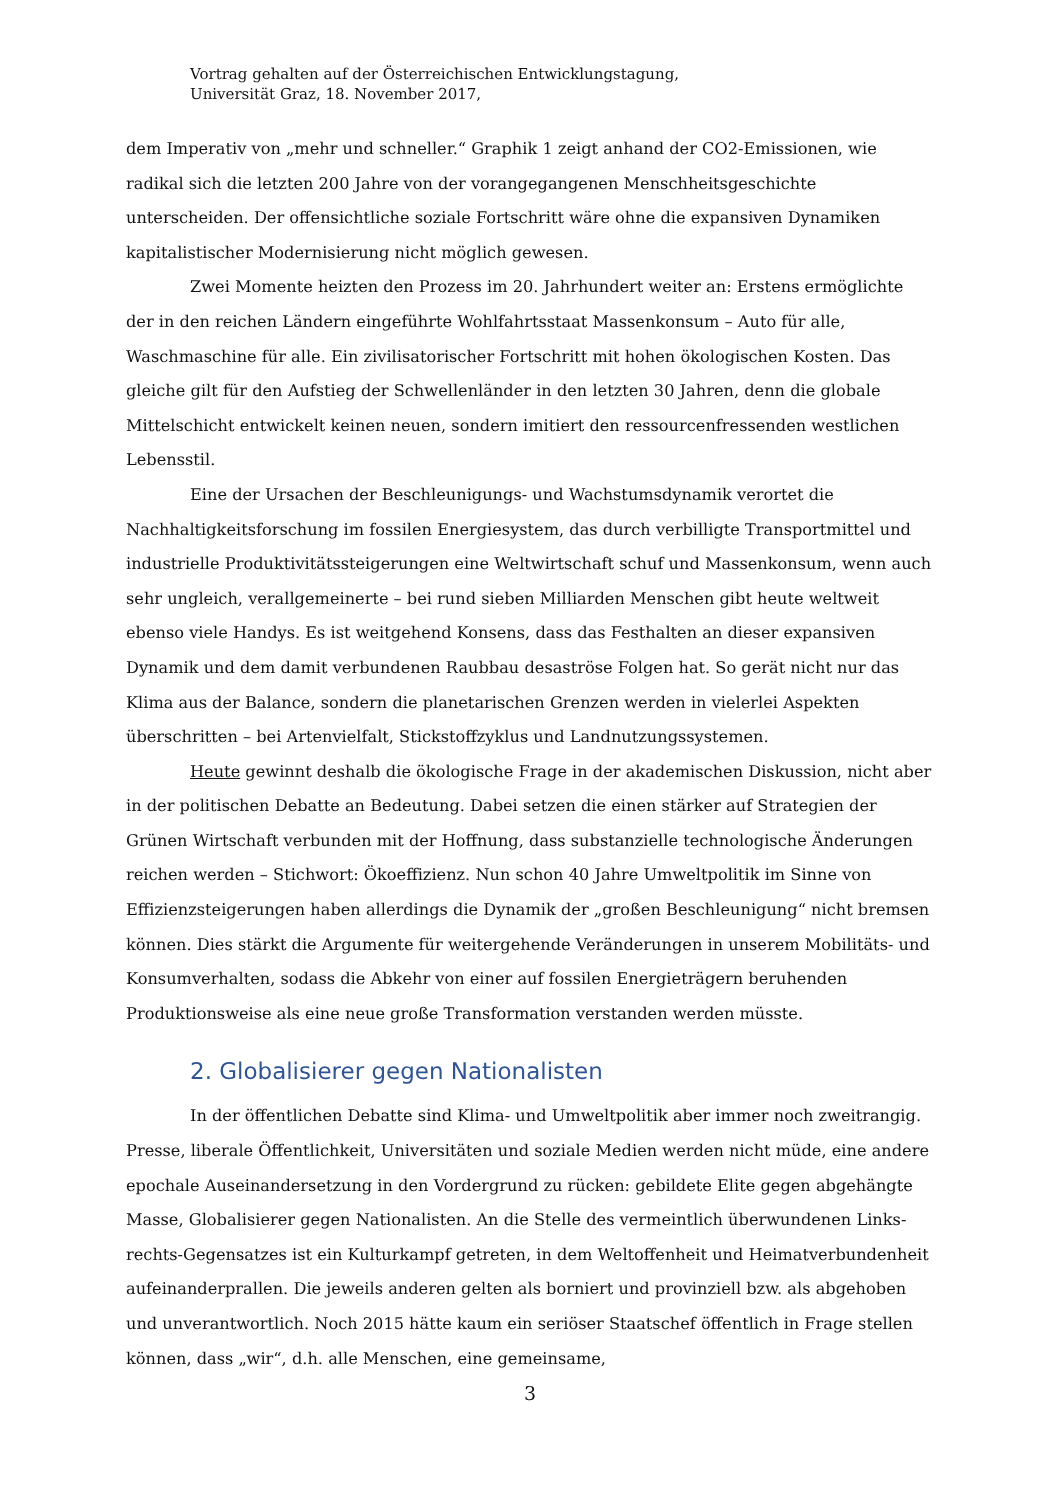Vortrag gehalten auf der Österreichischen Entwicklungstagung,
Universität Graz, 18. November 2017,
dem Imperativ von „mehr und schneller.“ Graphik 1 zeigt anhand der CO2-Emissionen, wie radikal sich die letzten 200 Jahre von der vorangegangenen Menschheitsgeschichte unterscheiden. Der offensichtliche soziale Fortschritt wäre ohne die expansiven Dynamiken kapitalistischer Modernisierung nicht möglich gewesen.
Zwei Momente heizten den Prozess im 20. Jahrhundert weiter an: Erstens ermöglichte der in den reichen Ländern eingeführte Wohlfahrtsstaat Massenkonsum – Auto für alle, Waschmaschine für alle. Ein zivilisatorischer Fortschritt mit hohen ökologischen Kosten. Das gleiche gilt für den Aufstieg der Schwellenländer in den letzten 30 Jahren, denn die globale Mittelschicht entwickelt keinen neuen, sondern imitiert den ressourcenfressenden westlichen Lebensstil.
Eine der Ursachen der Beschleunigungs- und Wachstumsdynamik verortet die Nachhaltigkeitsforschung im fossilen Energiesystem, das durch verbilligte Transportmittel und industrielle Produktivitätssteigerungen eine Weltwirtschaft schuf und Massenkonsum, wenn auch sehr ungleich, verallgemeinerte – bei rund sieben Milliarden Menschen gibt heute weltweit ebenso viele Handys. Es ist weitgehend Konsens, dass das Festhalten an dieser expansiven Dynamik und dem damit verbundenen Raubbau desaströse Folgen hat. So gerät nicht nur das Klima aus der Balance, sondern die planetarischen Grenzen werden in vielerlei Aspekten überschritten – bei Artenvielfalt, Stickstoffzyklus und Landnutzungssystemen.
Heute gewinnt deshalb die ökologische Frage in der akademischen Diskussion, nicht aber in der politischen Debatte an Bedeutung. Dabei setzen die einen stärker auf Strategien der Grünen Wirtschaft verbunden mit der Hoffnung, dass substanzielle technologische Änderungen reichen werden – Stichwort: Ökoeffizienz. Nun schon 40 Jahre Umweltpolitik im Sinne von Effizienzsteigerungen haben allerdings die Dynamik der „großen Beschleunigung“ nicht bremsen können. Dies stärkt die Argumente für weitergehende Veränderungen in unserem Mobilitäts- und Konsumverhalten, sodass die Abkehr von einer auf fossilen Energieträgern beruhenden Produktionsweise als eine neue große Transformation verstanden werden müsste.
2. Globalisierer gegen Nationalisten
In der öffentlichen Debatte sind Klima- und Umweltpolitik aber immer noch zweitrangig. Presse, liberale Öffentlichkeit, Universitäten und soziale Medien werden nicht müde, eine andere epochale Auseinandersetzung in den Vordergrund zu rücken: gebildete Elite gegen abgehängte Masse, Globalisierer gegen Nationalisten. An die Stelle des vermeintlich überwundenen Links-rechts-Gegensatzes ist ein Kulturkampf getreten, in dem Weltoffenheit und Heimatverbundenheit aufeinanderprallen. Die jeweils anderen gelten als borniert und provinziell bzw. als abgehoben und unverantwortlich. Noch 2015 hätte kaum ein seriöser Staatschef öffentlich in Frage stellen können, dass „wir“, d.h. alle Menschen, eine gemeinsame,
3